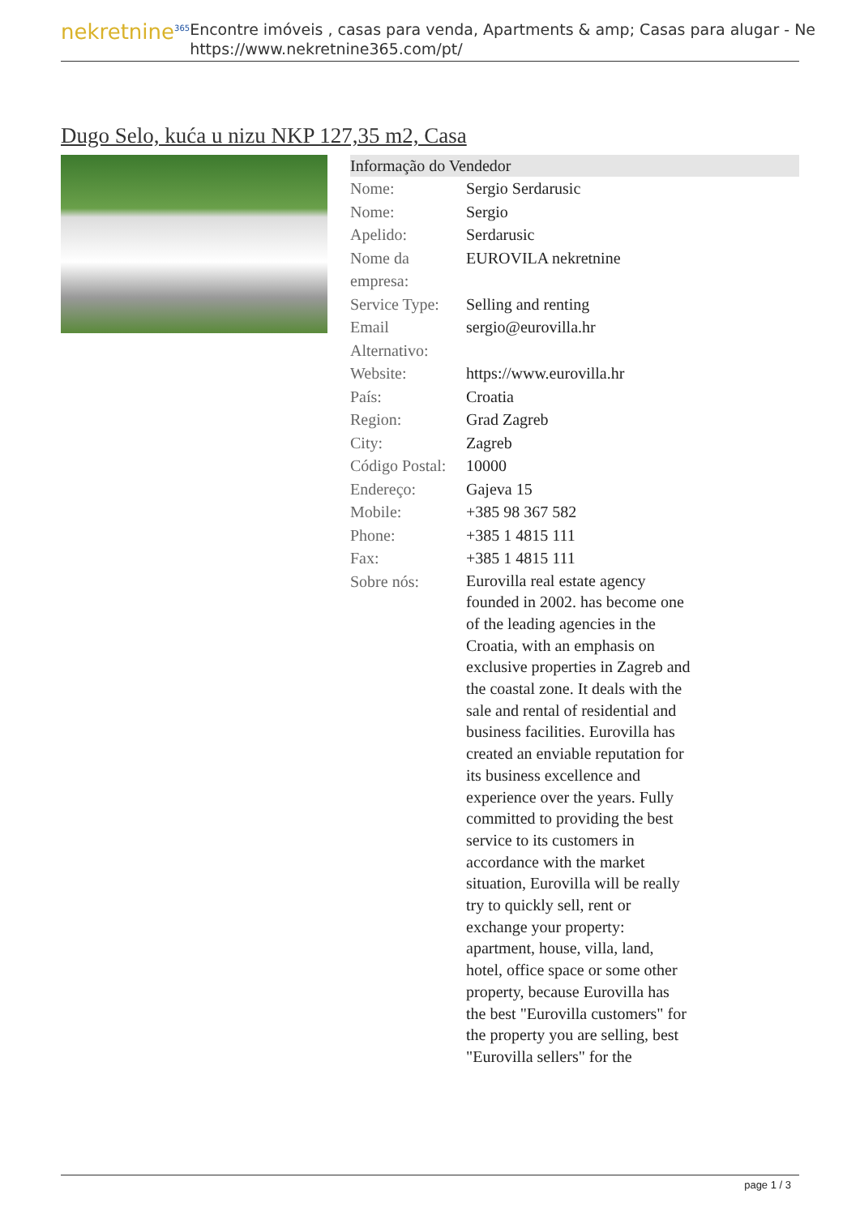nekretnine<sup>365</sup>
Encontre imóveis , casas para venda, Apartments & amp; Casas para alugar - Ne
https://www.nekretnine365.com/pt/
Dugo Selo, kuća u nizu NKP 127,35 m2, Casa
Informação do Vendedor
| Nome: | Sergio Serdarusic |
| Nome: | Sergio |
| Apelido: | Serdarusic |
| Nome da empresa: | EUROVILA nekretnine |
| Service Type: | Selling and renting |
| Email Alternativo: | sergio@eurovilla.hr |
| Website: | https://www.eurovilla.hr |
| País: | Croatia |
| Region: | Grad Zagreb |
| City: | Zagreb |
| Código Postal: | 10000 |
| Endereço: | Gajeva 15 |
| Mobile: | +385 98 367 582 |
| Phone: | +385 1 4815 111 |
| Fax: | +385 1 4815 111 |
| Sobre nós: | Eurovilla real estate agency founded in 2002. has become one of the leading agencies in the Croatia, with an emphasis on exclusive properties in Zagreb and the coastal zone. It deals with the sale and rental of residential and business facilities. Eurovilla has created an enviable reputation for its business excellence and experience over the years. Fully committed to providing the best service to its customers in accordance with the market situation, Eurovilla will be really try to quickly sell, rent or exchange your property: apartment, house, villa, land, hotel, office space or some other property, because Eurovilla has the best "Eurovilla customers" for the property you are selling, best "Eurovilla sellers" for the |
page 1 / 3